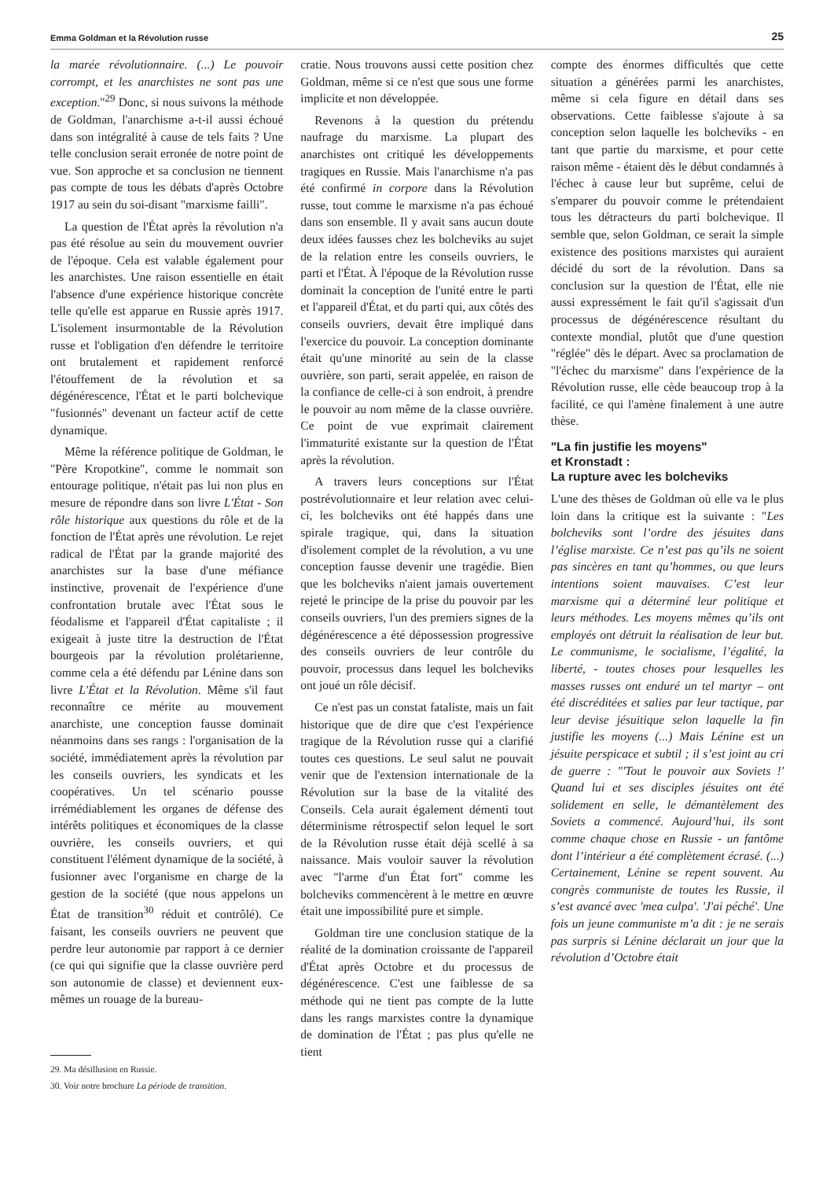Emma Goldman et la Révolution russe 25
la marée révolutionnaire. (...) Le pouvoir corrompt, et les anarchistes ne sont pas une exception."<sup>29</sup> Donc, si nous suivons la méthode de Goldman, l'anarchisme a-t-il aussi échoué dans son intégralité à cause de tels faits ? Une telle conclusion serait erronée de notre point de vue. Son approche et sa conclusion ne tiennent pas compte de tous les débats d'après Octobre 1917 au sein du soi-disant "marxisme failli".
La question de l'État après la révolution n'a pas été résolue au sein du mouvement ouvrier de l'époque. Cela est valable également pour les anarchistes. Une raison essentielle en était l'absence d'une expérience historique concrète telle qu'elle est apparue en Russie après 1917. L'isolement insurmontable de la Révolution russe et l'obligation d'en défendre le territoire ont brutalement et rapidement renforcé l'étouffement de la révolution et sa dégénérescence, l'État et le parti bolchevique "fusionnés" devenant un facteur actif de cette dynamique.
Même la référence politique de Goldman, le "Père Kropotkine", comme le nommait son entourage politique, n'était pas lui non plus en mesure de répondre dans son livre L'État - Son rôle historique aux questions du rôle et de la fonction de l'État après une révolution. Le rejet radical de l'État par la grande majorité des anarchistes sur la base d'une méfiance instinctive, provenait de l'expérience d'une confrontation brutale avec l'État sous le féodalisme et l'appareil d'État capitaliste ; il exigeait à juste titre la destruction de l'État bourgeois par la révolution prolétarienne, comme cela a été défendu par Lénine dans son livre L'État et la Révolution. Même s'il faut reconnaître ce mérite au mouvement anarchiste, une conception fausse dominait néanmoins dans ses rangs : l'organisation de la société, immédiatement après la révolution par les conseils ouvriers, les syndicats et les coopératives. Un tel scénario pousse irrémédiablement les organes de défense des intérêts politiques et économiques de la classe ouvrière, les conseils ouvriers, et qui constituent l'élément dynamique de la société, à fusionner avec l'organisme en charge de la gestion de la société (que nous appelons un État de transition<sup>30</sup> réduit et contrôlé). Ce faisant, les conseils ouvriers ne peuvent que perdre leur autonomie par rapport à ce dernier (ce qui qui signifie que la classe ouvrière perd son autonomie de classe) et deviennent eux-mêmes un rouage de la bureau-
29. Ma désillusion en Russie.
30. Voir notre brochure La période de transition.
cratie. Nous trouvons aussi cette position chez Goldman, même si ce n'est que sous une forme implicite et non développée.
Revenons à la question du prétendu naufrage du marxisme. La plupart des anarchistes ont critiqué les développements tragiques en Russie. Mais l'anarchisme n'a pas été confirmé in corpore dans la Révolution russe, tout comme le marxisme n'a pas échoué dans son ensemble. Il y avait sans aucun doute deux idées fausses chez les bolcheviks au sujet de la relation entre les conseils ouvriers, le parti et l'État. À l'époque de la Révolution russe dominait la conception de l'unité entre le parti et l'appareil d'État, et du parti qui, aux côtés des conseils ouvriers, devait être impliqué dans l'exercice du pouvoir. La conception dominante était qu'une minorité au sein de la classe ouvrière, son parti, serait appelée, en raison de la confiance de celle-ci à son endroit, à prendre le pouvoir au nom même de la classe ouvrière. Ce point de vue exprimait clairement l'immaturité existante sur la question de l'État après la révolution.
A travers leurs conceptions sur l'État postrévolutionnaire et leur relation avec celui-ci, les bolcheviks ont été happés dans une spirale tragique, qui, dans la situation d'isolement complet de la révolution, a vu une conception fausse devenir une tragédie. Bien que les bolcheviks n'aient jamais ouvertement rejeté le principe de la prise du pouvoir par les conseils ouvriers, l'un des premiers signes de la dégénérescence a été dépossession progressive des conseils ouvriers de leur contrôle du pouvoir, processus dans lequel les bolcheviks ont joué un rôle décisif.
Ce n'est pas un constat fataliste, mais un fait historique que de dire que c'est l'expérience tragique de la Révolution russe qui a clarifié toutes ces questions. Le seul salut ne pouvait venir que de l'extension internationale de la Révolution sur la base de la vitalité des Conseils. Cela aurait également démenti tout déterminisme rétrospectif selon lequel le sort de la Révolution russe était déjà scellé à sa naissance. Mais vouloir sauver la révolution avec "l'arme d'un État fort" comme les bolcheviks commencèrent à le mettre en œuvre était une impossibilité pure et simple.
Goldman tire une conclusion statique de la réalité de la domination croissante de l'appareil d'État après Octobre et du processus de dégénérescence. C'est une faiblesse de sa méthode qui ne tient pas compte de la lutte dans les rangs marxistes contre la dynamique de domination de l'État ; pas plus qu'elle ne tient
compte des énormes difficultés que cette situation a générées parmi les anarchistes, même si cela figure en détail dans ses observations. Cette faiblesse s'ajoute à sa conception selon laquelle les bolcheviks - en tant que partie du marxisme, et pour cette raison même - étaient dès le début condamnés à l'échec à cause leur but suprême, celui de s'emparer du pouvoir comme le prétendaient tous les détracteurs du parti bolchevique. Il semble que, selon Goldman, ce serait la simple existence des positions marxistes qui auraient décidé du sort de la révolution. Dans sa conclusion sur la question de l'État, elle nie aussi expressément le fait qu'il s'agissait d'un processus de dégénérescence résultant du contexte mondial, plutôt que d'une question "réglée" dès le départ. Avec sa proclamation de "l'échec du marxisme" dans l'expérience de la Révolution russe, elle cède beaucoup trop à la facilité, ce qui l'amène finalement à une autre thèse.
"La fin justifie les moyens"
et Kronstadt :
La rupture avec les bolcheviks
L'une des thèses de Goldman où elle va le plus loin dans la critique est la suivante : "Les bolcheviks sont l’ordre des jésuites dans l’église marxiste. Ce n’est pas qu’ils ne soient pas sincères en tant qu’hommes, ou que leurs intentions soient mauvaises. C’est leur marxisme qui a déterminé leur politique et leurs méthodes. Les moyens mêmes qu’ils ont employés ont détruit la réalisation de leur but. Le communisme, le socialisme, l’égalité, la liberté, - toutes choses pour lesquelles les masses russes ont enduré un tel martyr – ont été discréditées et salies par leur tactique, par leur devise jésuitique selon laquelle la fin justifie les moyens (...) Mais Lénine est un jésuite perspicace et subtil ; il s’est joint au cri de guerre : "'Tout le pouvoir aux Soviets !' Quand lui et ses disciples jésuites ont été solidement en selle, le démantèlement des Soviets a commencé. Aujourd’hui, ils sont comme chaque chose en Russie - un fantôme dont l’intérieur a été complètement écrasé. (...) Certainement, Lénine se repent souvent. Au congrès communiste de toutes les Russie, il s’est avancé avec 'mea culpa'. 'J'ai péché'. Une fois un jeune communiste m’a dit : je ne serais pas surpris si Lénine déclarait un jour que la révolution d’Octobre était